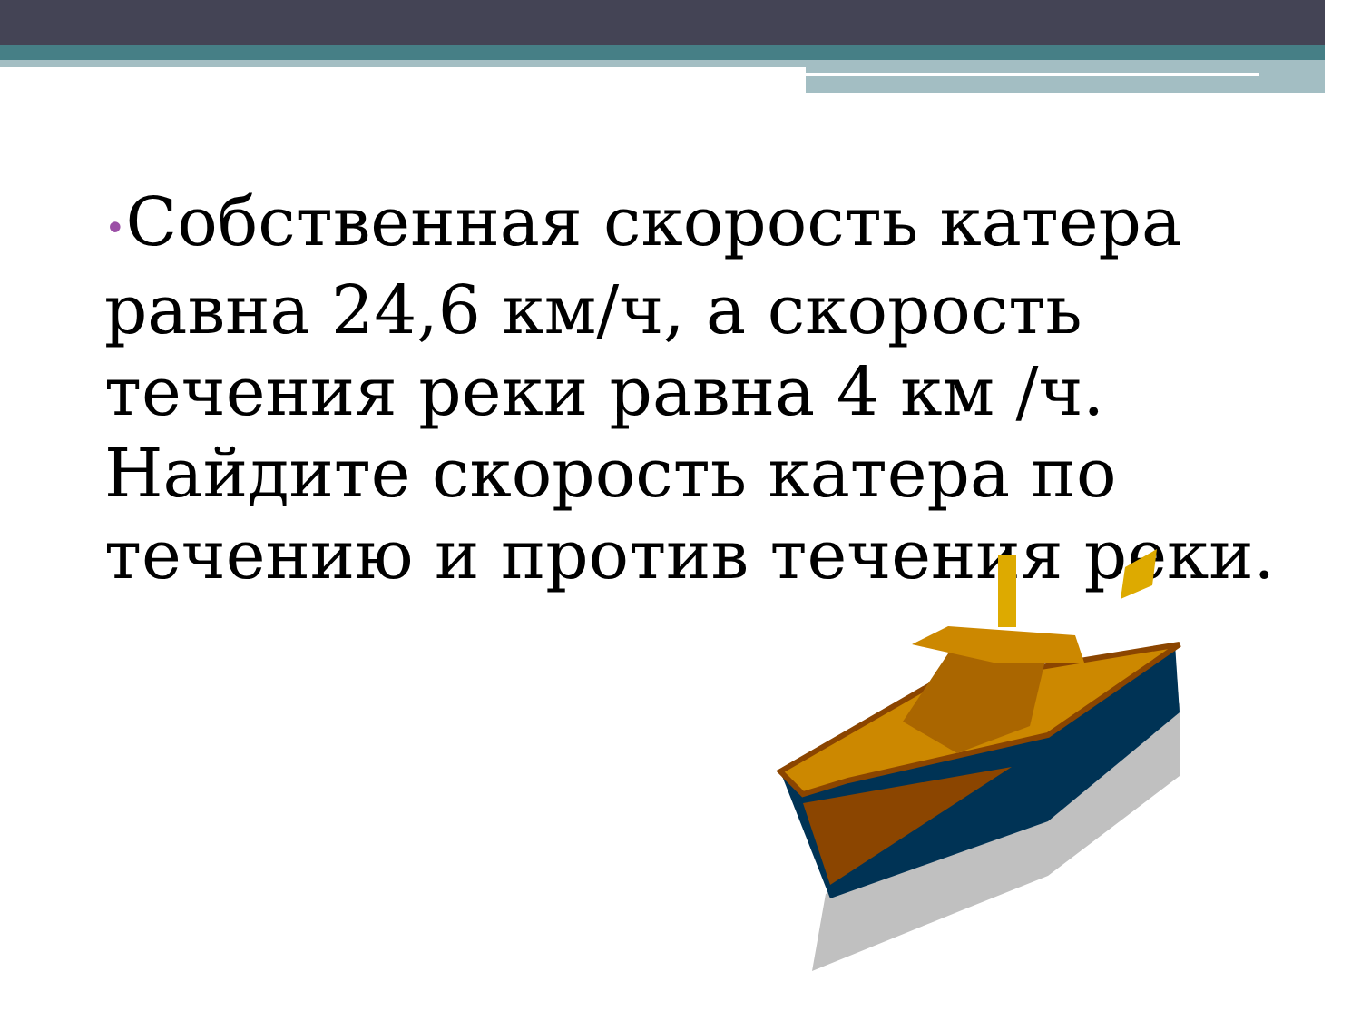•Собственная скорость катера равна 24,6 км/ч, а скорость течения реки равна 4 км /ч. Найдите скорость катера по течению и против течения реки.